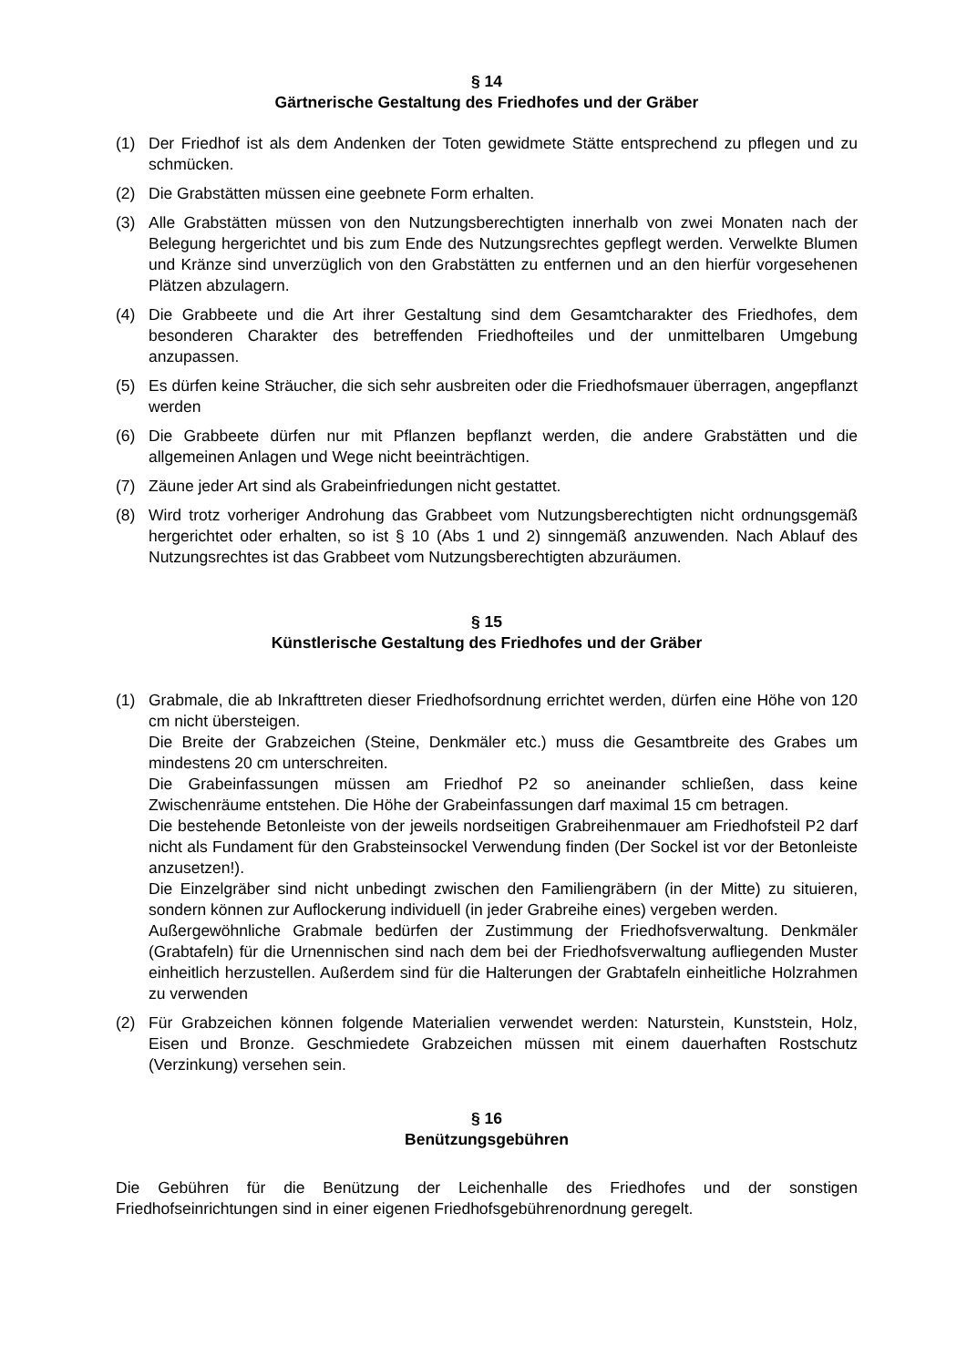§ 14
Gärtnerische Gestaltung des Friedhofes und der Gräber
(1) Der Friedhof ist als dem Andenken der Toten gewidmete Stätte entsprechend zu pflegen und zu schmücken.
(2) Die Grabstätten müssen eine geebnete Form erhalten.
(3) Alle Grabstätten müssen von den Nutzungsberechtigten innerhalb von zwei Monaten nach der Belegung hergerichtet und bis zum Ende des Nutzungsrechtes gepflegt werden. Verwelkte Blumen und Kränze sind unverzüglich von den Grabstätten zu entfernen und an den hierfür vorgesehenen Plätzen abzulagern.
(4) Die Grabbeete und die Art ihrer Gestaltung sind dem Gesamtcharakter des Friedhofes, dem besonderen Charakter des betreffenden Friedhofteiles und der unmittelbaren Umgebung anzupassen.
(5) Es dürfen keine Sträucher, die sich sehr ausbreiten oder die Friedhofsmauer überragen, angepflanzt werden
(6) Die Grabbeete dürfen nur mit Pflanzen bepflanzt werden, die andere Grabstätten und die allgemeinen Anlagen und Wege nicht beeinträchtigen.
(7) Zäune jeder Art sind als Grabeinfriedungen nicht gestattet.
(8) Wird trotz vorheriger Androhung das Grabbeet vom Nutzungsberechtigten nicht ordnungsgemäß hergerichtet oder erhalten, so ist § 10 (Abs 1 und 2) sinngemäß anzuwenden. Nach Ablauf des Nutzungsrechtes ist das Grabbeet vom Nutzungsberechtigten abzuräumen.
§ 15
Künstlerische Gestaltung des Friedhofes und der Gräber
(1) Grabmale, die ab Inkrafttreten dieser Friedhofsordnung errichtet werden, dürfen eine Höhe von 120 cm nicht übersteigen.
Die Breite der Grabzeichen (Steine, Denkmäler etc.) muss die Gesamtbreite des Grabes um mindestens 20 cm unterschreiten.
Die Grabeinfassungen müssen am Friedhof P2 so aneinander schließen, dass keine Zwischenräume entstehen. Die Höhe der Grabeinfassungen darf maximal 15 cm betragen.
Die bestehende Betonleiste von der jeweils nordseitigen Grabreihenmauer am Friedhofsteil P2 darf nicht als Fundament für den Grabsteinsockel Verwendung finden (Der Sockel ist vor der Betonleiste anzusetzen!).
Die Einzelgräber sind nicht unbedingt zwischen den Familiengräbern (in der Mitte) zu situieren, sondern können zur Auflockerung individuell (in jeder Grabreihe eines) vergeben werden.
Außergewöhnliche Grabmale bedürfen der Zustimmung der Friedhofsverwaltung. Denkmäler (Grabtafeln) für die Urnennischen sind nach dem bei der Friedhofsverwaltung aufliegenden Muster einheitlich herzustellen. Außerdem sind für die Halterungen der Grabtafeln einheitliche Holzrahmen zu verwenden
(2) Für Grabzeichen können folgende Materialien verwendet werden: Naturstein, Kunststein, Holz, Eisen und Bronze. Geschmiedete Grabzeichen müssen mit einem dauerhaften Rostschutz (Verzinkung) versehen sein.
§ 16
Benützungsgebühren
Die Gebühren für die Benützung der Leichenhalle des Friedhofes und der sonstigen Friedhofseinrichtungen sind in einer eigenen Friedhofsgebührenordnung geregelt.